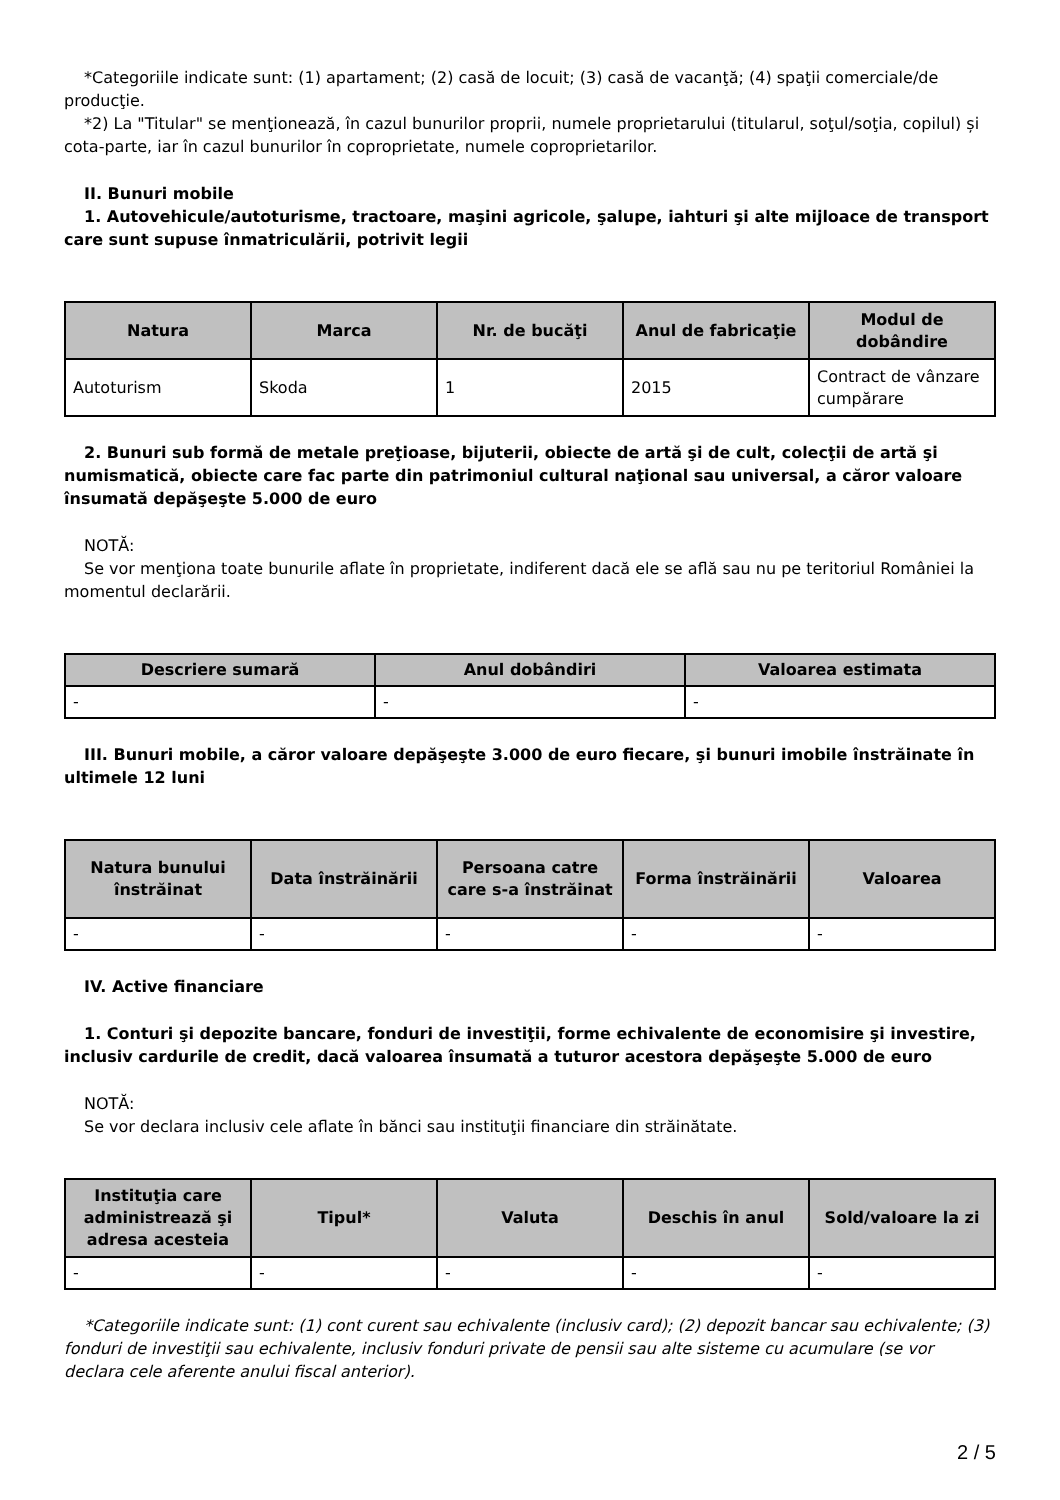*Categoriile indicate sunt: (1) apartament; (2) casă de locuit; (3) casă de vacanţă; (4) spaţii comerciale/de producţie.
*2) La "Titular" se menţionează, în cazul bunurilor proprii, numele proprietarului (titularul, soţul/soţia, copilul) și cota-parte, iar în cazul bunurilor în coproprietate, numele coproprietarilor.
II. Bunuri mobile
1. Autovehicule/autoturisme, tractoare, maşini agricole, şalupe, iahturi şi alte mijloace de transport care sunt supuse înmatriculării, potrivit legii
| Natura | Marca | Nr. de bucăţi | Anul de fabricaţie | Modul de dobândire |
| --- | --- | --- | --- | --- |
| Autoturism | Skoda | 1 | 2015 | Contract de vânzare cumpărare |
2. Bunuri sub formă de metale preţioase, bijuterii, obiecte de artă şi de cult, colecţii de artă şi numismatică, obiecte care fac parte din patrimoniul cultural naţional sau universal, a căror valoare însumată depăşeşte 5.000 de euro
NOTĂ:
Se vor menţiona toate bunurile aflate în proprietate, indiferent dacă ele se află sau nu pe teritoriul României la momentul declarării.
| Descriere sumară | Anul dobândiri | Valoarea estimata |
| --- | --- | --- |
| - | - | - |
III. Bunuri mobile, a căror valoare depăşeşte 3.000 de euro fiecare, şi bunuri imobile înstrăinate în ultimele 12 luni
| Natura bunului înstrăinat | Data înstrăinării | Persoana catre care s-a înstrăinat | Forma înstrăinării | Valoarea |
| --- | --- | --- | --- | --- |
| - | - | - | - | - |
IV. Active financiare
1. Conturi şi depozite bancare, fonduri de investiţii, forme echivalente de economisire şi investire, inclusiv cardurile de credit, dacă valoarea însumată a tuturor acestora depăşeşte 5.000 de euro
NOTĂ:
Se vor declara inclusiv cele aflate în bănci sau instituţii financiare din străinătate.
| Instituţia care administrează şi adresa acesteia | Tipul* | Valuta | Deschis în anul | Sold/valoare la zi |
| --- | --- | --- | --- | --- |
| - | - | - | - | - |
*Categoriile indicate sunt: (1) cont curent sau echivalente (inclusiv card); (2) depozit bancar sau echivalente; (3) fonduri de investiţii sau echivalente, inclusiv fonduri private de pensii sau alte sisteme cu acumulare (se vor declara cele aferente anului fiscal anterior).
2 / 5